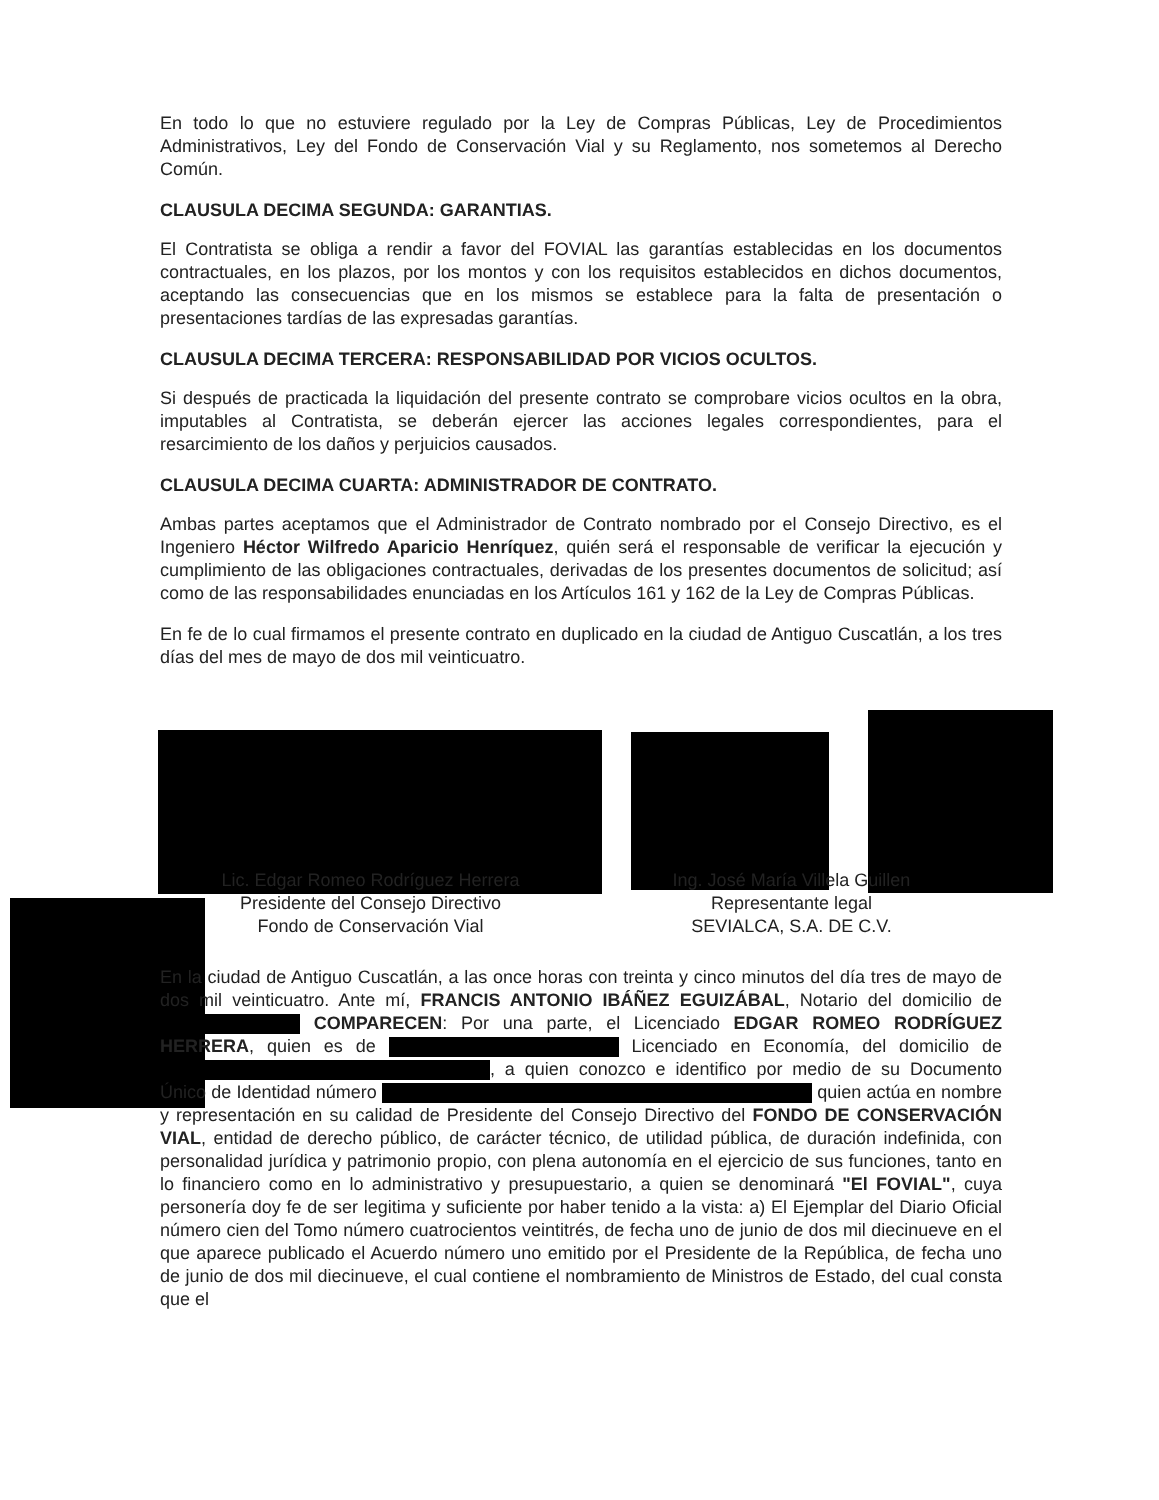En todo lo que no estuviere regulado por la Ley de Compras Públicas, Ley de Procedimientos Administrativos, Ley del Fondo de Conservación Vial y su Reglamento, nos sometemos al Derecho Común.
CLAUSULA DECIMA SEGUNDA: GARANTIAS.
El Contratista se obliga a rendir a favor del FOVIAL las garantías establecidas en los documentos contractuales, en los plazos, por los montos y con los requisitos establecidos en dichos documentos, aceptando las consecuencias que en los mismos se establece para la falta de presentación o presentaciones tardías de las expresadas garantías.
CLAUSULA DECIMA TERCERA: RESPONSABILIDAD POR VICIOS OCULTOS.
Si después de practicada la liquidación del presente contrato se comprobare vicios ocultos en la obra, imputables al Contratista, se deberán ejercer las acciones legales correspondientes, para el resarcimiento de los daños y perjuicios causados.
CLAUSULA DECIMA CUARTA: ADMINISTRADOR DE CONTRATO.
Ambas partes aceptamos que el Administrador de Contrato nombrado por el Consejo Directivo, es el Ingeniero Héctor Wilfredo Aparicio Henríquez, quién será el responsable de verificar la ejecución y cumplimiento de las obligaciones contractuales, derivadas de los presentes documentos de solicitud; así como de las responsabilidades enunciadas en los Artículos 161 y 162 de la Ley de Compras Públicas.
En fe de lo cual firmamos el presente contrato en duplicado en la ciudad de Antiguo Cuscatlán, a los tres días del mes de mayo de dos mil veinticuatro.
Lic. Edgar Romeo Rodríguez Herrera
Presidente del Consejo Directivo
Fondo de Conservación Vial
Ing. José María Villela Guillen
Representante legal
SEVIALCA, S.A. DE C.V.
En la ciudad de Antiguo Cuscatlán, a las once horas con treinta y cinco minutos del día tres de mayo de dos mil veinticuatro. Ante mí, FRANCIS ANTONIO IBÁÑEZ EGUIZÁBAL, Notario del domicilio de COMPARECEN: Por una parte, el Licenciado EDGAR ROMEO RODRÍGUEZ HERRERA, quien es de Licenciado en Economía, del domicilio de , a quien conozco e identifico por medio de su Documento Único de Identidad número quien actúa en nombre y representación en su calidad de Presidente del Consejo Directivo del FONDO DE CONSERVACIÓN VIAL, entidad de derecho público, de carácter técnico, de utilidad pública, de duración indefinida, con personalidad jurídica y patrimonio propio, con plena autonomía en el ejercicio de sus funciones, tanto en lo financiero como en lo administrativo y presupuestario, a quien se denominará "El FOVIAL", cuya personería doy fe de ser legitima y suficiente por haber tenido a la vista: a) El Ejemplar del Diario Oficial número cien del Tomo número cuatrocientos veintitrés, de fecha uno de junio de dos mil diecinueve en el que aparece publicado el Acuerdo número uno emitido por el Presidente de la República, de fecha uno de junio de dos mil diecinueve, el cual contiene el nombramiento de Ministros de Estado, del cual consta que el